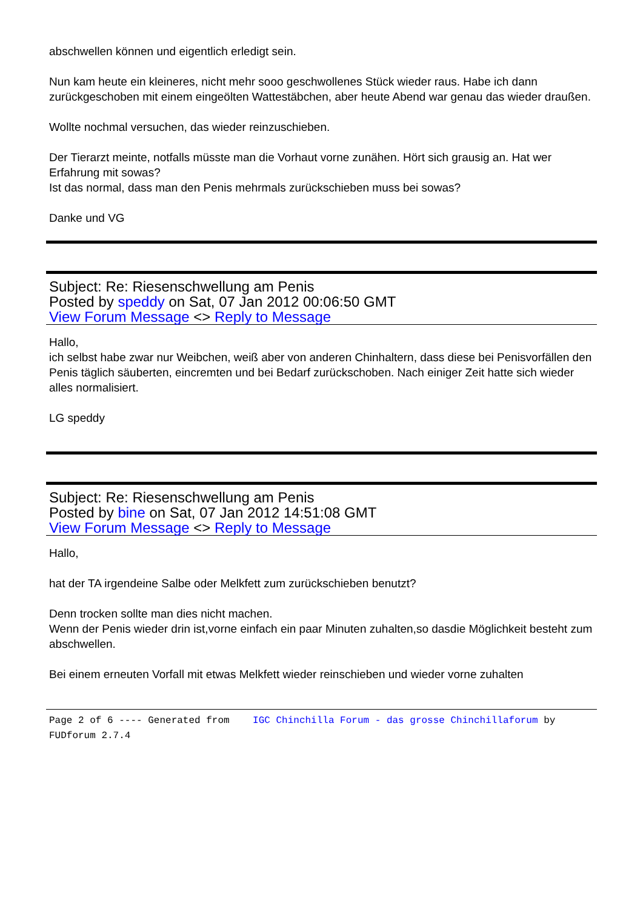abschwellen können und eigentlich erledigt sein.
Nun kam heute ein kleineres, nicht mehr sooo geschwollenes Stück wieder raus. Habe ich dann zurückgeschoben mit einem eingeölten Wattestäbchen, aber heute Abend war genau das wieder draußen.
Wollte nochmal versuchen, das wieder reinzuschieben.
Der Tierarzt meinte, notfalls müsste man die Vorhaut vorne zunähen. Hört sich grausig an. Hat wer Erfahrung mit sowas?
Ist das normal, dass man den Penis mehrmals zurückschieben muss bei sowas?
Danke und VG
Subject: Re: Riesenschwellung am Penis
Posted by speddy on Sat, 07 Jan 2012 00:06:50 GMT
View Forum Message <> Reply to Message
Hallo,
ich selbst habe zwar nur Weibchen, weiß aber von anderen Chinhaltern, dass diese bei Penisvorfällen den Penis täglich säuberten, eincremten und bei Bedarf zurückschoben. Nach einiger Zeit hatte sich wieder alles normalisiert.
LG speddy
Subject: Re: Riesenschwellung am Penis
Posted by bine on Sat, 07 Jan 2012 14:51:08 GMT
View Forum Message <> Reply to Message
Hallo,
hat der TA irgendeine Salbe oder Melkfett zum zurückschieben benutzt?
Denn trocken sollte man dies nicht machen.
Wenn der Penis wieder drin ist,vorne einfach ein paar Minuten zuhalten,so dasdie Möglichkeit besteht zum abschwellen.
Bei einem erneuten Vorfall mit etwas Melkfett wieder reinschieben und wieder vorne zuhalten
Page 2 of 6 ---- Generated from IGC Chinchilla Forum - das grosse Chinchillaforum by FUDforum 2.7.4